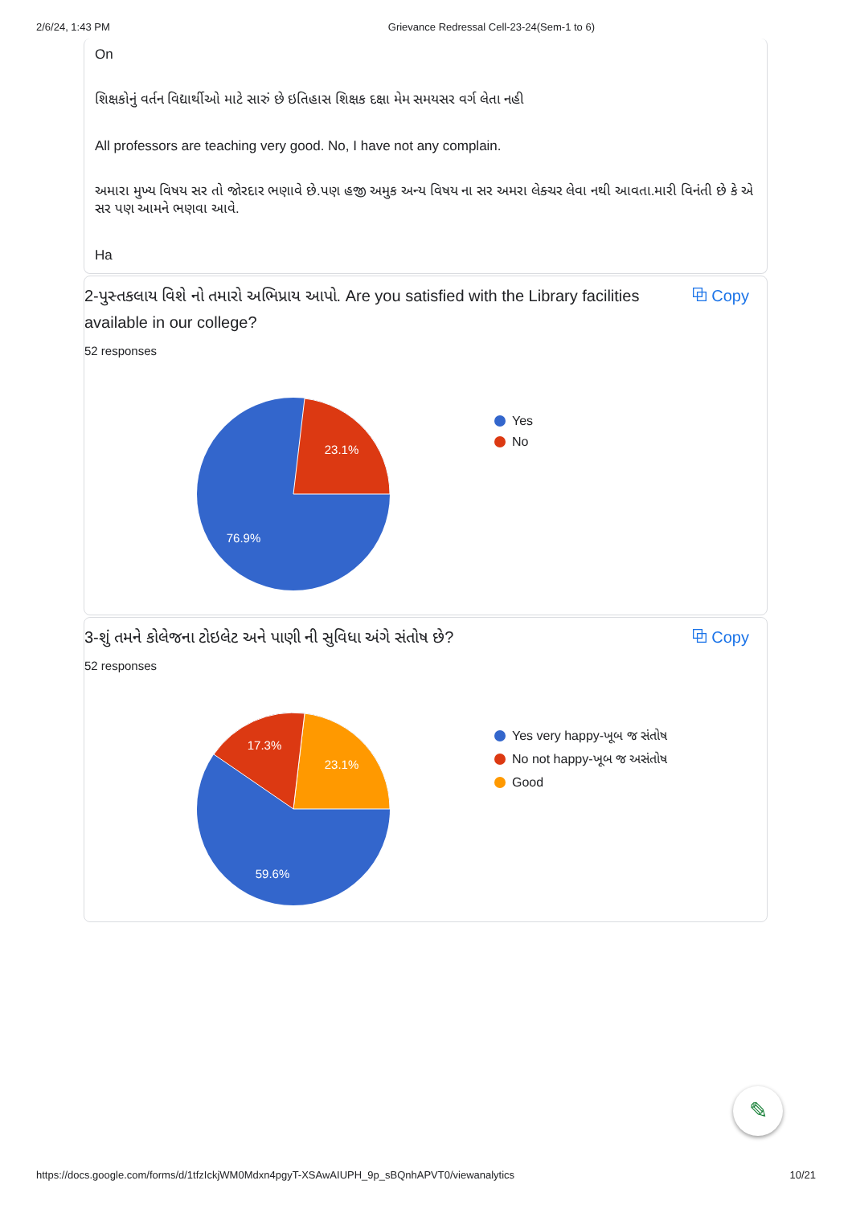2/6/24, 1:43 PM Grievance Redressal Cell-23-24(Sem-1 to 6)
On
શિક્ષકોનું વર્તન વિદ્યાર્થીઓ માટે સારું છે ઇતિહાસ શિક્ષક દક્ષા મેમ સમયસર વર્ગ લેતા નહી
All professors are teaching very good. No, I have not any complain.
અમારા મુખ્ય વિષય સર તો જોરદાર ભણાવે છે.પણ હજી અમુક અન્ય વિષય ના સર અમરા લેક્ચર લેવા નથી આવતા.મારી વિનંતી છે કે એ સર પણ આમને ભણવા આવે.
Ha
2-પુસ્તકલાય વિશે નો તમારો અભિપ્રાય આપો. Are you satisfied with the Library facilities available in our college? ⧉ Copy
52 responses
23.1%
76.9%
Yes
No
3-શું તમને કોલેજના ટોઇલેટ અને પાણી ની સુવિધા અંગે સંતોષ છે? ⧉ Copy
52 responses
23.1%
17.3%
59.6%
Yes very happy-ખૂબ જ સંતોષ
No not happy-ખૂબ જ અસંતોષ
Good
✎
https://docs.google.com/forms/d/1tfzIckjWM0Mdxn4pgyT-XSAwAIUPH_9p_sBQnhAPVT0/viewanalytics 10/21